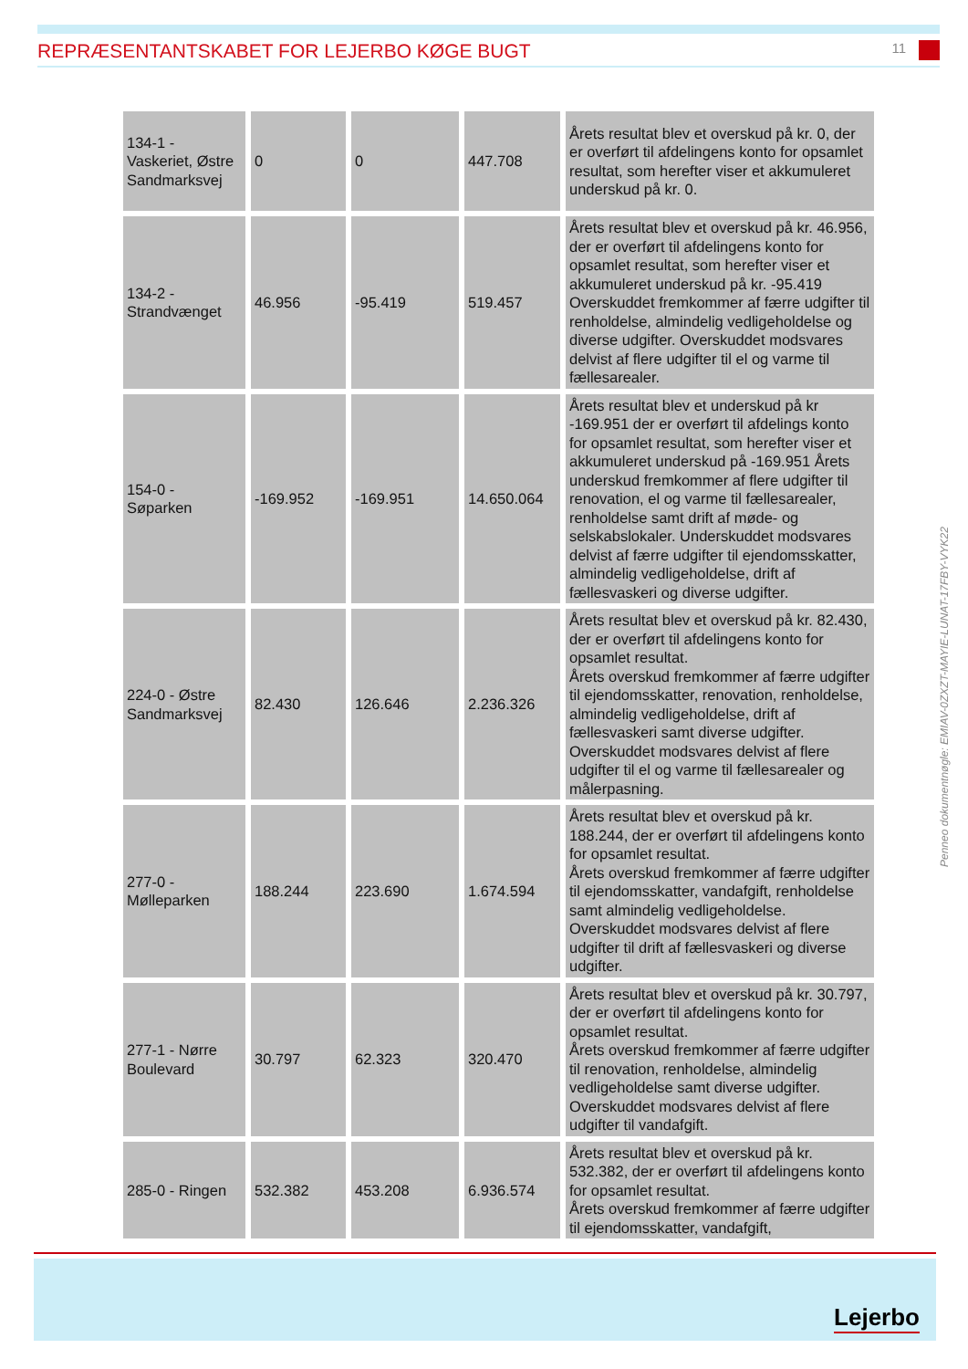REPRÆSENTANTSKABET FOR LEJERBO KØGE BUGT
11
| 134-1 - Vaskeriet, Østre Sandmarksvej | 0 | 0 | 447.708 | Årets resultat blev et overskud på kr. 0, der er overført til afdelingens konto for opsamlet resultat, som herefter viser et akkumuleret underskud på kr. 0. |
| 134-2 - Strandvænget | 46.956 | -95.419 | 519.457 | Årets resultat blev et overskud på kr. 46.956, der er overført til afdelingens konto for opsamlet resultat, som herefter viser et akkumuleret underskud på kr. -95.419 Overskuddet fremkommer af færre udgifter til renholdelse, almindelig vedligeholdelse og diverse udgifter. Overskuddet modsvares delvist af flere udgifter til el og varme til fællesarealer. |
| 154-0 - Søparken | -169.952 | -169.951 | 14.650.064 | Årets resultat blev et underskud på kr -169.951 der er overført til afdelings konto for opsamlet resultat, som herefter viser et akkumuleret underskud på -169.951 Årets underskud fremkommer af flere udgifter til renovation, el og varme til fællesarealer, renholdelse samt drift af møde- og selskabslokaler. Underskuddet modsvares delvist af færre udgifter til ejendomsskatter, almindelig vedligeholdelse, drift af fællesvaskeri og diverse udgifter. |
| 224-0 - Østre Sandmarksvej | 82.430 | 126.646 | 2.236.326 | Årets resultat blev et overskud på kr. 82.430, der er overført til afdelingens konto for opsamlet resultat. Årets overskud fremkommer af færre udgifter til ejendomsskatter, renovation, renholdelse, almindelig vedligeholdelse, drift af fællesvaskeri samt diverse udgifter. Overskuddet modsvares delvist af flere udgifter til el og varme til fællesarealer og målerpasning. |
| 277-0 - Mølleparken | 188.244 | 223.690 | 1.674.594 | Årets resultat blev et overskud på kr. 188.244, der er overført til afdelingens konto for opsamlet resultat. Årets overskud fremkommer af færre udgifter til ejendomsskatter, vandafgift, renholdelse samt almindelig vedligeholdelse. Overskuddet modsvares delvist af flere udgifter til drift af fællesvaskeri og diverse udgifter. |
| 277-1 - Nørre Boulevard | 30.797 | 62.323 | 320.470 | Årets resultat blev et overskud på kr. 30.797, der er overført til afdelingens konto for opsamlet resultat. Årets overskud fremkommer af færre udgifter til renovation, renholdelse, almindelig vedligeholdelse samt diverse udgifter. Overskuddet modsvares delvist af flere udgifter til vandafgift. |
| 285-0 - Ringen | 532.382 | 453.208 | 6.936.574 | Årets resultat blev et overskud på kr. 532.382, der er overført til afdelingens konto for opsamlet resultat. Årets overskud fremkommer af færre udgifter til ejendomsskatter, vandafgift, |
Penneo dokumentnøgle: EMIAV-0ZXZT-MAYIE-LUNAT-17FBY-VYK22
Lejerbo